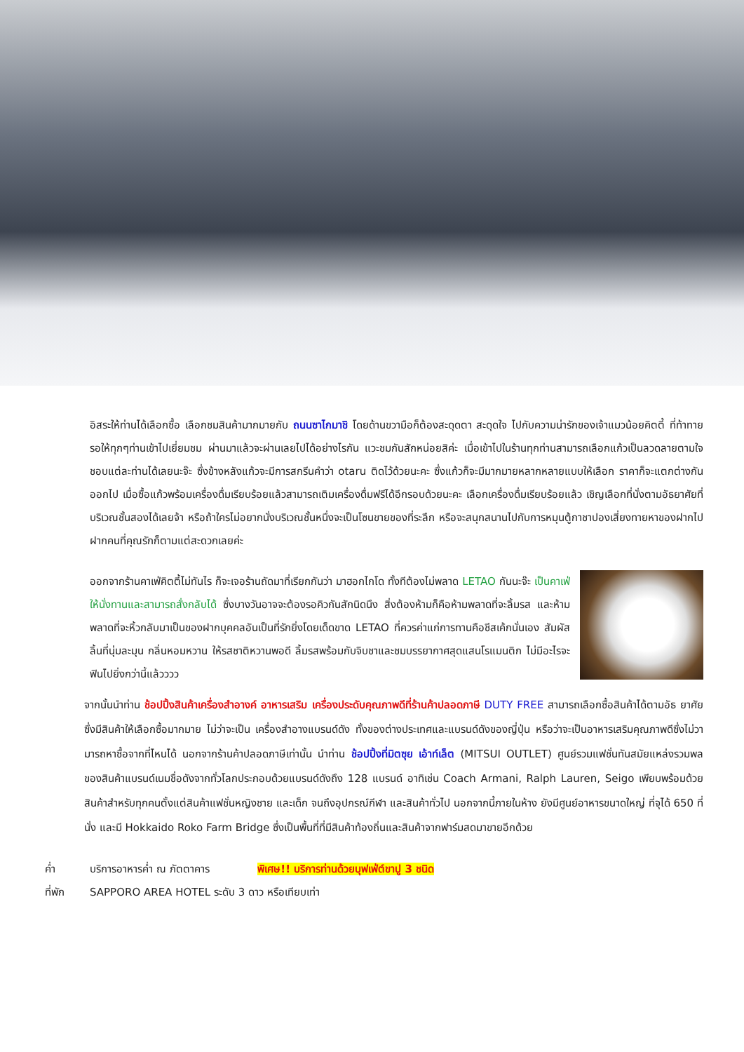อิสระให้ท่านได้เลือกซื้อ เลือกชมสินค้ามากมายกับ ถนนซาไกมาชิ โดยด้านขวามือก็ต้องสะดุดตา สะดุดใจ ไปกับความน่ารักของเจ้าแมวน้อยคิตตี้ ที่ท้าทายรอให้ทุกๆท่านเข้าไปเยี่ยมชม ผ่านมาแล้วจะผ่านเลยไปได้อย่างไรกัน แวะชมกันสักหน่อยสิค่ะ เมื่อเข้าไปในร้านทุกท่านสามารถเลือกแก้วเป็นลวดลายตามใจชอบแต่ละท่านได้เลยนะจ๊ะ ซึ่งข้างหลังแก้วจะมีการสกรีนคำว่า otaru ติดไว้ด้วยนะคะ ซึ่งแก้วก็จะมีมากมายหลากหลายแบบให้เลือก ราคาก็จะแตกต่างกันออกไป เมื่อซื้อแก้วพร้อมเครื่องดื่มเรียบร้อยแล้วสามารถเติมเครื่องดื่มฟรีได้อีกรอบด้วยนะคะ เลือกเครื่องดื่มเรียบร้อยแล้ว เชิญเลือกที่นั่งตามอัธยาศัยที่บริเวณชั้นสองได้เลยจ้า หรือถ้าใครไม่อยากนั่งบริเวณชั้นหนึ่งจะเป็นโซนขายของที่ระลึก หรือจะสนุกสนานไปกับการหมุนตู้กาชาปองเสี่ยงทายหาของฝากไปฝากคนที่คุณรักก็ตามแต่สะดวกเลยค่ะ
ออกจากร้านคาเฟ่คิตตี้ไม่ทันไร ก็จะเจอร้านถัดมาที่เรียกกันว่า มาฮอกไกโด ทั้งทีต้องไม่พลาด LETAO กันนะจ๊ะ เป็นคาเฟ่ให้นั่งทานและสามารถสั่งกลับได้ ซึ่งบางวันอาจจะต้องรอคิวกันสักนิดนึง สิ่งต้องห้ามก็คือห้ามพลาดที่จะลิ้มรส และห้ามพลาดที่จะหิ้วกลับมาเป็นของฝากบุคคลอันเป็นที่รักยิ่งโดยเด็ดขาด LETAO ที่ควรค่าแก่การทานคือชีสเค้กนั่นเอง สัมผัสลิ้นที่นุ่มละมุน กลิ่นหอมหวาน ให้รสชาติหวานพอดี ลิ้มรสพร้อมกับจิบชาและชมบรรยากาศสุดแสนโรแมนติก ไม่มีอะไรจะฟินไปยิ่งกว่านี้แล้วววว
จากนั้นนำท่าน ช้อปปิ้งสินค้าเครื่องสำอางค์ อาหารเสริม เครื่องประดับคุณภาพดีที่ร้านค้าปลอดภาษี DUTY FREE สามารถเลือกซื้อสินค้าได้ตามอัธ ยาศัย ซึ่งมีสินค้าให้เลือกซื้อมากมาย ไม่ว่าจะเป็น เครื่องสำอางแบรนด์ดัง ทั้งของต่างประเทศและแบรนด์ดังของญี่ปุ่น หรือว่าจะเป็นอาหารเสริมคุณภาพดีซึ่งไม่วามารถหาซื้อจากที่ไหนได้ นอกจากร้านค้าปลอดภาษีเท่านั้น นำท่าน ช้อปปิ้งที่มิตซุย เอ้าท์เล็ต (MITSUI OUTLET) ศูนย์รวมแฟชั่นทันสมัยแหล่งรวมพลของสินค้าแบรนด์เนมชื่อดังจากทั่วโลกประกอบด้วยแบรนด์ดังถึง 128 แบรนด์ อาทิเช่น Coach Armani, Ralph Lauren, Seigo เพียบพร้อมด้วยสินค้าสำหรับทุกคนตั้งแต่สินค้าแฟชั่นหญิงชาย และเด็ก จนถึงอุปกรณ์กีฬา และสินค้าทั่วไป นอกจากนี้ภายในห้าง ยังมีศูนย์อาหารขนาดใหญ่ ที่จุได้ 650 ที่นั่ง และมี Hokkaido Roko Farm Bridge ซึ่งเป็นพื้นที่ที่มีสินค้าท้องถิ่นและสินค้าจากฟาร์มสดมาขายอีกด้วย
ค่ำ บริการอาหารค่ำ ณ ภัตตาคาร พิเศษ!! บริการท่านด้วยบุฟเฟ่ต์ขาปู 3 ชนิด
ที่พัก SAPPORO AREA HOTEL ระดับ 3 ดาว หรือเทียบเท่า